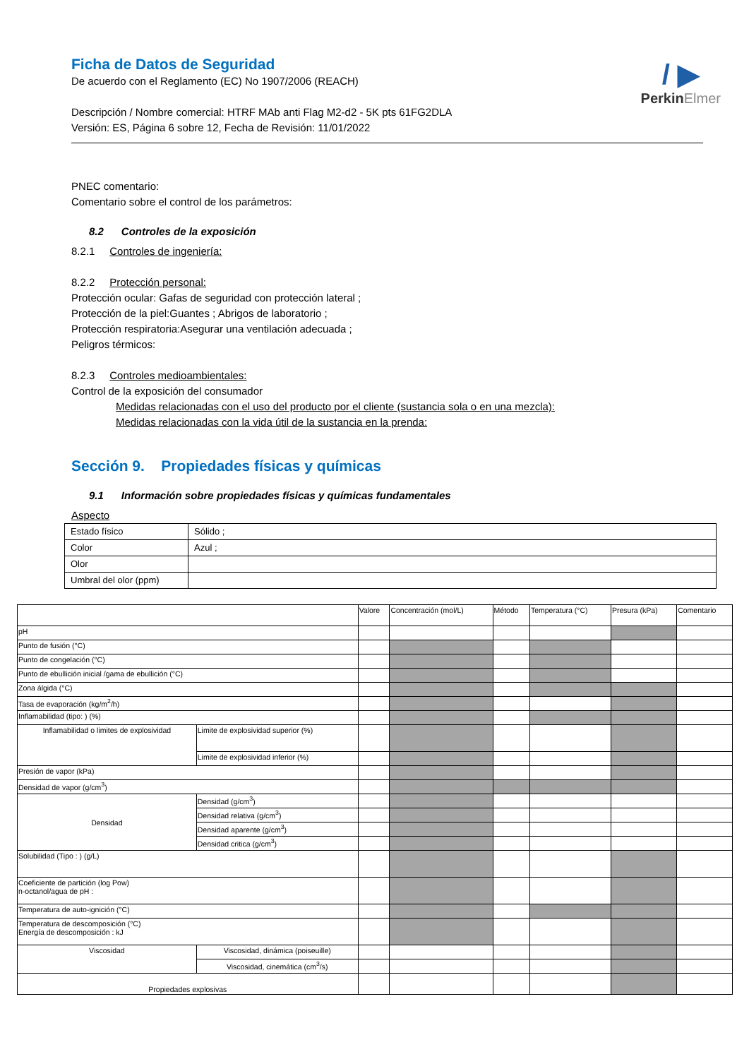/ ▶
PerkinElmer
Ficha de Datos de Seguridad
De acuerdo con el Reglamento (EC) No 1907/2006 (REACH)
Descripción / Nombre comercial: HTRF MAb anti Flag M2-d2 - 5K pts 61FG2DLA
Versión: ES, Página 6 sobre 12, Fecha de Revisión: 11/01/2022
PNEC comentario:
Comentario sobre el control de los parámetros:
8.2 Controles de la exposición
8.2.1 Controles de ingeniería:
8.2.2 Protección personal:
Protección ocular: Gafas de seguridad con protección lateral ;
Protección de la piel:Guantes ; Abrigos de laboratorio ;
Protección respiratoria:Asegurar una ventilación adecuada ;
Peligros térmicos:
8.2.3 Controles medioambientales:
Control de la exposición del consumador
Medidas relacionadas con el uso del producto por el cliente (sustancia sola o en una mezcla):
Medidas relacionadas con la vida útil de la sustancia en la prenda:
Sección 9. Propiedades físicas y químicas
9.1 Información sobre propiedades físicas y químicas fundamentales
Aspecto
| Estado físico | Sólido ; |
| Color | Azul ; |
| Olor | |
| Umbral del olor (ppm) | |
| | | Valore | Concentración (mol/L) | Método | Temperatura (°C) | Presura (kPa) | Comentario |
| pH | | | | | | | |
| Punto de fusión (°C) | | | | | | | |
| Punto de congelación (°C) | | | | | | | |
| Punto de ebullición inicial /gama de ebullición (°C) | | | | | | | |
| Zona álgida (°C) | | | | | | | |
| Tasa de evaporación (kg/m<sup>2</sup>/h) | | | | | | | |
| Inflamabilidad (tipo: ) (%) | | | | | | | |
| Inflamabilidad o limites de explosividad | Limite de explosividad superior (%) | | | | | | |
| | Limite de explosividad inferior (%) | | | | | | |
| Presión de vapor (kPa) | | | | | | | |
| Densidad de vapor (g/cm<sup>3</sup>) | | | | | | | |
| Densidad | Densidad (g/cm<sup>3</sup>) | | | | | | |
| | Densidad relativa (g/cm<sup>3</sup>) | | | | | | |
| | Densidad aparente (g/cm<sup>3</sup>) | | | | | | |
| | Densidad critica (g/cm<sup>3</sup>) | | | | | | |
| Solubilidad (Tipo : ) (g/L) | | | | | | | |
| Coeficiente de partición (log Pow) n-octanol/agua de pH : | | | | | | | |
| Temperatura de auto-ignición (°C) | | | | | | | |
| Temperatura de descomposición (°C) Energía de descomposición : kJ | | | | | | | |
| Viscosidad | Viscosidad, dinámica (poiseuille) | | | | | | |
| | Viscosidad, cinemática (cm<sup>3</sup>/s) | | | | | | |
| Propiedades explosivas | | | | | | | |